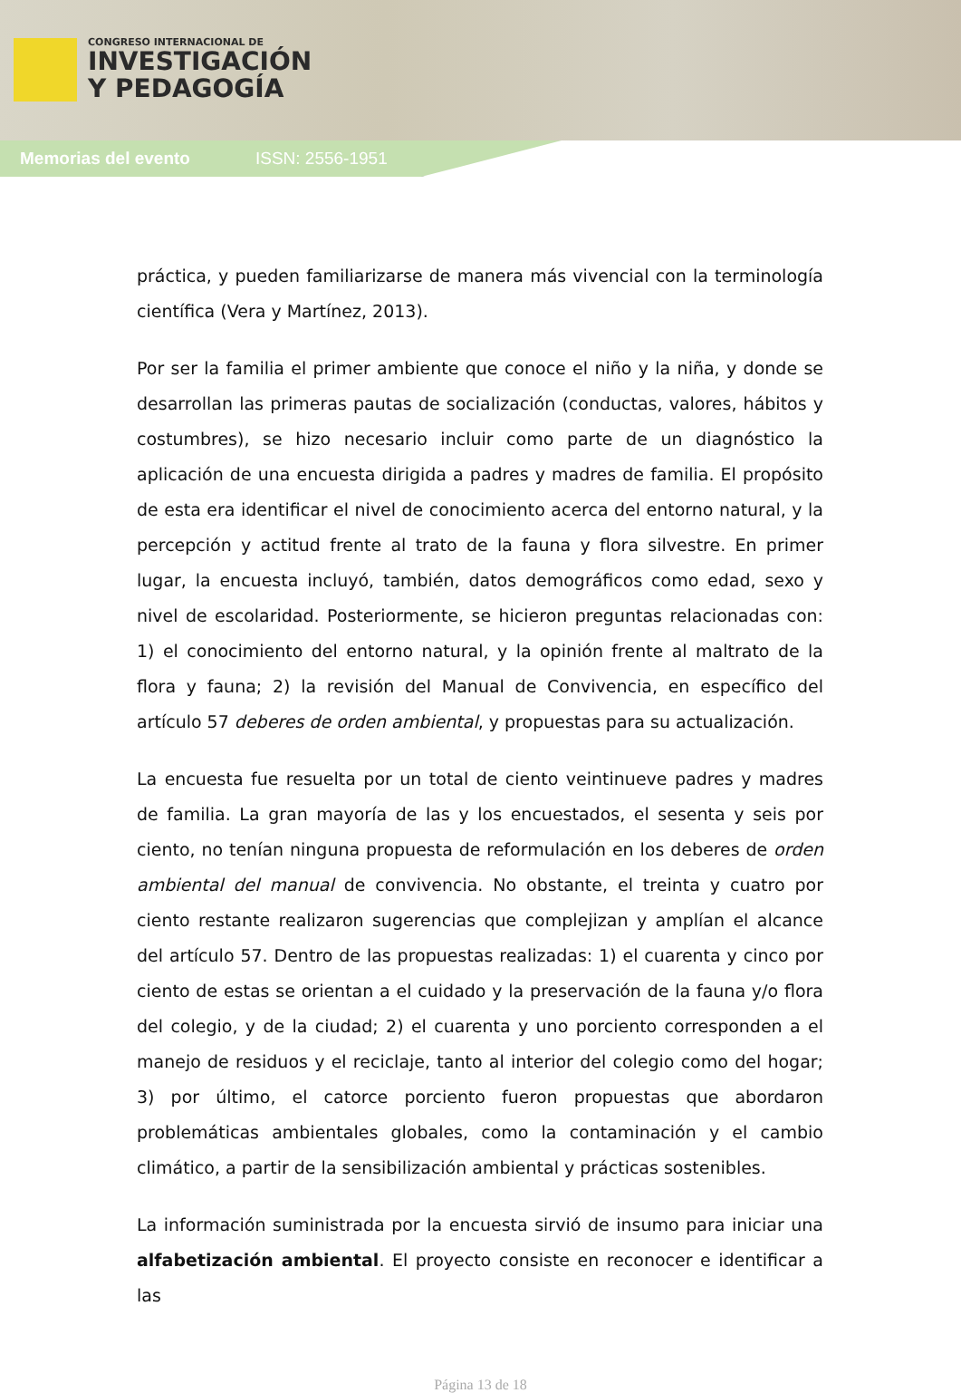CONGRESO INTERNACIONAL DE
INVESTIGACIÓN
Y PEDAGOGÍA
Memorias del evento ISSN: 2556-1951
práctica, y pueden familiarizarse de manera más vivencial con la terminología científica (Vera y Martínez, 2013).
Por ser la familia el primer ambiente que conoce el niño y la niña, y donde se desarrollan las primeras pautas de socialización (conductas, valores, hábitos y costumbres), se hizo necesario incluir como parte de un diagnóstico la aplicación de una encuesta dirigida a padres y madres de familia. El propósito de esta era identificar el nivel de conocimiento acerca del entorno natural, y la percepción y actitud frente al trato de la fauna y flora silvestre. En primer lugar, la encuesta incluyó, también, datos demográficos como edad, sexo y nivel de escolaridad. Posteriormente, se hicieron preguntas relacionadas con: 1) el conocimiento del entorno natural, y la opinión frente al maltrato de la flora y fauna; 2) la revisión del Manual de Convivencia, en específico del artículo 57 deberes de orden ambiental, y propuestas para su actualización.
La encuesta fue resuelta por un total de ciento veintinueve padres y madres de familia. La gran mayoría de las y los encuestados, el sesenta y seis por ciento, no tenían ninguna propuesta de reformulación en los deberes de orden ambiental del manual de convivencia. No obstante, el treinta y cuatro por ciento restante realizaron sugerencias que complejizan y amplían el alcance del artículo 57. Dentro de las propuestas realizadas: 1) el cuarenta y cinco por ciento de estas se orientan a el cuidado y la preservación de la fauna y/o flora del colegio, y de la ciudad; 2) el cuarenta y uno porciento corresponden a el manejo de residuos y el reciclaje, tanto al interior del colegio como del hogar; 3) por último, el catorce porciento fueron propuestas que abordaron problemáticas ambientales globales, como la contaminación y el cambio climático, a partir de la sensibilización ambiental y prácticas sostenibles.
La información suministrada por la encuesta sirvió de insumo para iniciar una alfabetización ambiental. El proyecto consiste en reconocer e identificar a las
Página 13 de 18